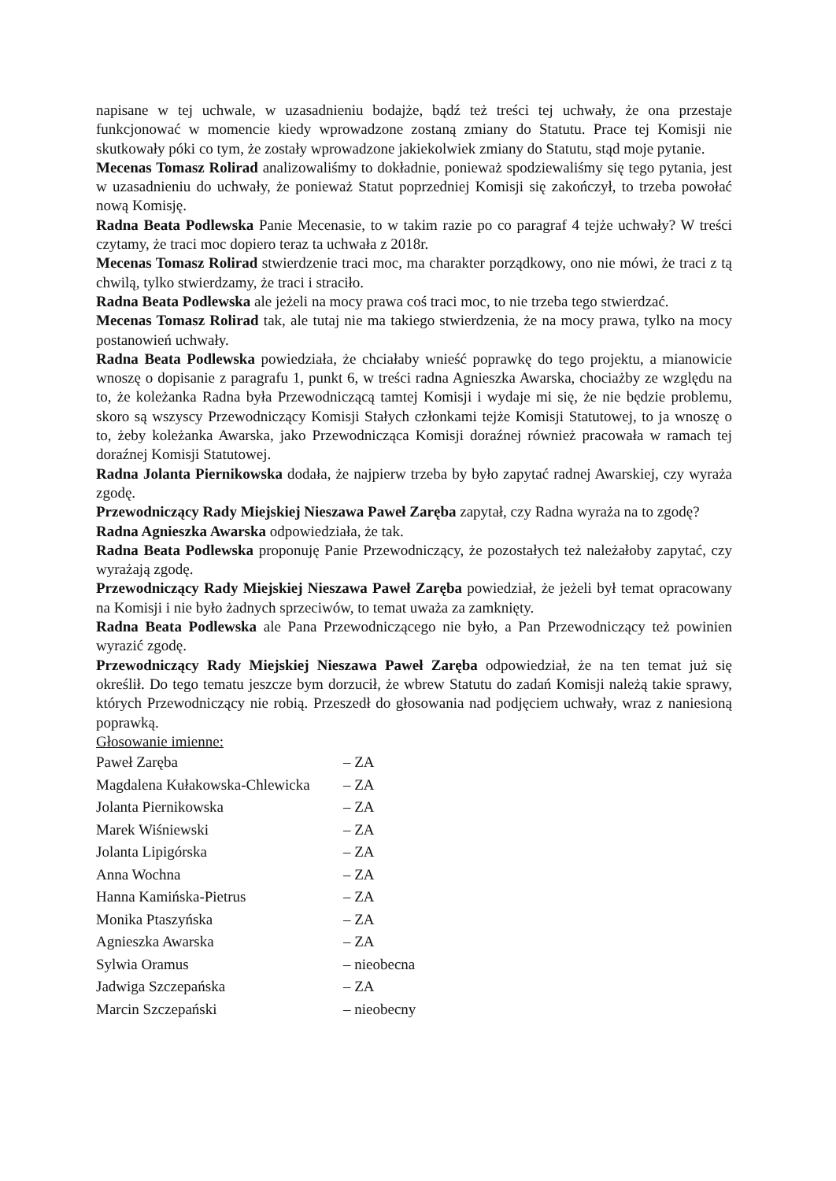napisane w tej uchwale, w uzasadnieniu bodajże, bądź też treści tej uchwały, że ona przestaje funkcjonować w momencie kiedy wprowadzone zostaną zmiany do Statutu. Prace tej Komisji nie skutkowały póki co tym, że zostały wprowadzone jakiekolwiek zmiany do Statutu, stąd moje pytanie.
Mecenas Tomasz Rolirad analizowaliśmy to dokładnie, ponieważ spodziewaliśmy się tego pytania, jest w uzasadnieniu do uchwały, że ponieważ Statut poprzedniej Komisji się zakończył, to trzeba powołać nową Komisję.
Radna Beata Podlewska Panie Mecenasie, to w takim razie po co paragraf 4 tejże uchwały? W treści czytamy, że traci moc dopiero teraz ta uchwała z 2018r.
Mecenas Tomasz Rolirad stwierdzenie traci moc, ma charakter porządkowy, ono nie mówi, że traci z tą chwilą, tylko stwierdzamy, że traci i straciło.
Radna Beata Podlewska ale jeżeli na mocy prawa coś traci moc, to nie trzeba tego stwierdzać.
Mecenas Tomasz Rolirad tak, ale tutaj nie ma takiego stwierdzenia, że na mocy prawa, tylko na mocy postanowień uchwały.
Radna Beata Podlewska powiedziała, że chciałaby wnieść poprawkę do tego projektu, a mianowicie wnoszę o dopisanie z paragrafu 1, punkt 6, w treści radna Agnieszka Awarska, chociażby ze względu na to, że koleżanka Radna była Przewodniczącą tamtej Komisji i wydaje mi się, że nie będzie problemu, skoro są wszyscy Przewodniczący Komisji Stałych członkami tejże Komisji Statutowej, to ja wnoszę o to, żeby koleżanka Awarska, jako Przewodnicząca Komisji doraźnej również pracowała w ramach tej doraźnej Komisji Statutowej.
Radna Jolanta Piernikowska dodała, że najpierw trzeba by było zapytać radnej Awarskiej, czy wyraża zgodę.
Przewodniczący Rady Miejskiej Nieszawa Paweł Zaręba zapytał, czy Radna wyraża na to zgodę?
Radna Agnieszka Awarska odpowiedziała, że tak.
Radna Beata Podlewska proponuję Panie Przewodniczący, że pozostałych też należałoby zapytać, czy wyrażają zgodę.
Przewodniczący Rady Miejskiej Nieszawa Paweł Zaręba powiedział, że jeżeli był temat opracowany na Komisji i nie było żadnych sprzeciwów, to temat uważa za zamknięty.
Radna Beata Podlewska ale Pana Przewodniczącego nie było, a Pan Przewodniczący też powinien wyrazić zgodę.
Przewodniczący Rady Miejskiej Nieszawa Paweł Zaręba odpowiedział, że na ten temat już się określił. Do tego tematu jeszcze bym dorzucił, że wbrew Statutu do zadań Komisji należą takie sprawy, których Przewodniczący nie robią. Przeszedł do głosowania nad podjęciem uchwały, wraz z naniesioną poprawką.
Głosowanie imienne:
| Paweł Zaręba | – ZA |
| Magdalena Kułakowska-Chlewicka | – ZA |
| Jolanta Piernikowska | – ZA |
| Marek Wiśniewski | – ZA |
| Jolanta Lipigórska | – ZA |
| Anna Wochna | – ZA |
| Hanna Kamińska-Pietrus | – ZA |
| Monika Ptaszyńska | – ZA |
| Agnieszka Awarska | – ZA |
| Sylwia Oramus | – nieobecna |
| Jadwiga Szczepańska | – ZA |
| Marcin Szczepański | – nieobecny |